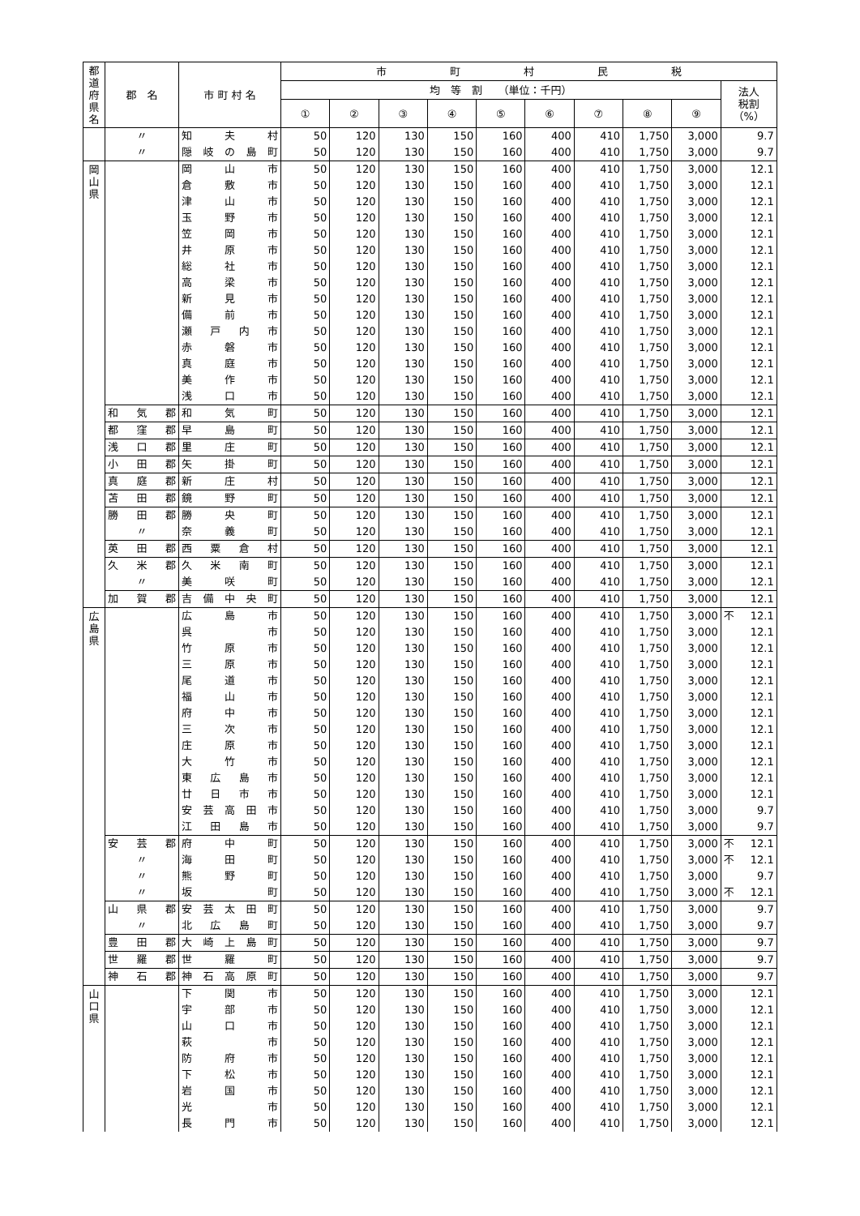| 都 道 府 県 名 | 郡 名 | 市 町 村 名 | 市 町 村 民 税 | | | | | | | | | |
| --- | --- | --- | --- | --- | --- | --- | --- | --- | --- | --- | --- | --- |
| | | | 均 等 割 （単位：千円） | | | | | | | | | 法人 税割 （%） |
| | | | ① | ② | ③ | ④ | ⑤ | ⑥ | ⑦ | ⑧ | ⑨ | |
| | 〃 | 知夫村 | 50 | 120 | 130 | 150 | 160 | 400 | 410 | 1,750 | 3,000 | 9.7 |
| | 〃 | 隠岐の島町 | 50 | 120 | 130 | 150 | 160 | 400 | 410 | 1,750 | 3,000 | 9.7 |
| 岡 山 県 | | 岡山市 | 50 | 120 | 130 | 150 | 160 | 400 | 410 | 1,750 | 3,000 | 12.1 |
| | | 倉敷市 | 50 | 120 | 130 | 150 | 160 | 400 | 410 | 1,750 | 3,000 | 12.1 |
| | | 津山市 | 50 | 120 | 130 | 150 | 160 | 400 | 410 | 1,750 | 3,000 | 12.1 |
| | | 玉野市 | 50 | 120 | 130 | 150 | 160 | 400 | 410 | 1,750 | 3,000 | 12.1 |
| | | 笠岡市 | 50 | 120 | 130 | 150 | 160 | 400 | 410 | 1,750 | 3,000 | 12.1 |
| | | 井原市 | 50 | 120 | 130 | 150 | 160 | 400 | 410 | 1,750 | 3,000 | 12.1 |
| | | 総社市 | 50 | 120 | 130 | 150 | 160 | 400 | 410 | 1,750 | 3,000 | 12.1 |
| | | 高梁市 | 50 | 120 | 130 | 150 | 160 | 400 | 410 | 1,750 | 3,000 | 12.1 |
| | | 新見市 | 50 | 120 | 130 | 150 | 160 | 400 | 410 | 1,750 | 3,000 | 12.1 |
| | | 備前市 | 50 | 120 | 130 | 150 | 160 | 400 | 410 | 1,750 | 3,000 | 12.1 |
| | | 瀬戸内市 | 50 | 120 | 130 | 150 | 160 | 400 | 410 | 1,750 | 3,000 | 12.1 |
| | | 赤磐市 | 50 | 120 | 130 | 150 | 160 | 400 | 410 | 1,750 | 3,000 | 12.1 |
| | | 真庭市 | 50 | 120 | 130 | 150 | 160 | 400 | 410 | 1,750 | 3,000 | 12.1 |
| | | 美作市 | 50 | 120 | 130 | 150 | 160 | 400 | 410 | 1,750 | 3,000 | 12.1 |
| | | 浅口市 | 50 | 120 | 130 | 150 | 160 | 400 | 410 | 1,750 | 3,000 | 12.1 |
| | 和気郡 | 和気町 | 50 | 120 | 130 | 150 | 160 | 400 | 410 | 1,750 | 3,000 | 12.1 |
| | 都窪郡 | 早島町 | 50 | 120 | 130 | 150 | 160 | 400 | 410 | 1,750 | 3,000 | 12.1 |
| | 浅口郡 | 里庄町 | 50 | 120 | 130 | 150 | 160 | 400 | 410 | 1,750 | 3,000 | 12.1 |
| | 小田郡 | 矢掛町 | 50 | 120 | 130 | 150 | 160 | 400 | 410 | 1,750 | 3,000 | 12.1 |
| | 真庭郡 | 新庄村 | 50 | 120 | 130 | 150 | 160 | 400 | 410 | 1,750 | 3,000 | 12.1 |
| | 苫田郡 | 鏡野町 | 50 | 120 | 130 | 150 | 160 | 400 | 410 | 1,750 | 3,000 | 12.1 |
| | 勝田郡 | 勝央町 | 50 | 120 | 130 | 150 | 160 | 400 | 410 | 1,750 | 3,000 | 12.1 |
| | 〃 | 奈義町 | 50 | 120 | 130 | 150 | 160 | 400 | 410 | 1,750 | 3,000 | 12.1 |
| | 英田郡 | 西粟倉村 | 50 | 120 | 130 | 150 | 160 | 400 | 410 | 1,750 | 3,000 | 12.1 |
| | 久米郡 | 久米南町 | 50 | 120 | 130 | 150 | 160 | 400 | 410 | 1,750 | 3,000 | 12.1 |
| | 〃 | 美咲町 | 50 | 120 | 130 | 150 | 160 | 400 | 410 | 1,750 | 3,000 | 12.1 |
| | 加賀郡 | 吉備中央町 | 50 | 120 | 130 | 150 | 160 | 400 | 410 | 1,750 | 3,000 | 12.1 |
| 広 島 県 | | 広島市 | 50 | 120 | 130 | 150 | 160 | 400 | 410 | 1,750 | 3,000 | 不 12.1 |
| | | 呉 市 | 50 | 120 | 130 | 150 | 160 | 400 | 410 | 1,750 | 3,000 | 12.1 |
| | | 竹原市 | 50 | 120 | 130 | 150 | 160 | 400 | 410 | 1,750 | 3,000 | 12.1 |
| | | 三原市 | 50 | 120 | 130 | 150 | 160 | 400 | 410 | 1,750 | 3,000 | 12.1 |
| | | 尾道市 | 50 | 120 | 130 | 150 | 160 | 400 | 410 | 1,750 | 3,000 | 12.1 |
| | | 福山市 | 50 | 120 | 130 | 150 | 160 | 400 | 410 | 1,750 | 3,000 | 12.1 |
| | | 府中市 | 50 | 120 | 130 | 150 | 160 | 400 | 410 | 1,750 | 3,000 | 12.1 |
| | | 三次市 | 50 | 120 | 130 | 150 | 160 | 400 | 410 | 1,750 | 3,000 | 12.1 |
| | | 庄原市 | 50 | 120 | 130 | 150 | 160 | 400 | 410 | 1,750 | 3,000 | 12.1 |
| | | 大竹市 | 50 | 120 | 130 | 150 | 160 | 400 | 410 | 1,750 | 3,000 | 12.1 |
| | | 東広島市 | 50 | 120 | 130 | 150 | 160 | 400 | 410 | 1,750 | 3,000 | 12.1 |
| | | 廿日市市 | 50 | 120 | 130 | 150 | 160 | 400 | 410 | 1,750 | 3,000 | 12.1 |
| | | 安芸高田市 | 50 | 120 | 130 | 150 | 160 | 400 | 410 | 1,750 | 3,000 | 9.7 |
| | | 江田島市 | 50 | 120 | 130 | 150 | 160 | 400 | 410 | 1,750 | 3,000 | 9.7 |
| | 安芸郡 | 府中町 | 50 | 120 | 130 | 150 | 160 | 400 | 410 | 1,750 | 3,000 | 不 12.1 |
| | 〃 | 海田町 | 50 | 120 | 130 | 150 | 160 | 400 | 410 | 1,750 | 3,000 | 不 12.1 |
| | 〃 | 熊野町 | 50 | 120 | 130 | 150 | 160 | 400 | 410 | 1,750 | 3,000 | 9.7 |
| | 〃 | 坂 町 | 50 | 120 | 130 | 150 | 160 | 400 | 410 | 1,750 | 3,000 | 不 12.1 |
| | 山県郡 | 安芸太田町 | 50 | 120 | 130 | 150 | 160 | 400 | 410 | 1,750 | 3,000 | 9.7 |
| | 〃 | 北広島町 | 50 | 120 | 130 | 150 | 160 | 400 | 410 | 1,750 | 3,000 | 9.7 |
| | 豊田郡 | 大崎上島町 | 50 | 120 | 130 | 150 | 160 | 400 | 410 | 1,750 | 3,000 | 9.7 |
| | 世羅郡 | 世羅町 | 50 | 120 | 130 | 150 | 160 | 400 | 410 | 1,750 | 3,000 | 9.7 |
| | 神石郡 | 神石高原町 | 50 | 120 | 130 | 150 | 160 | 400 | 410 | 1,750 | 3,000 | 9.7 |
| 山 口 県 | | 下関市 | 50 | 120 | 130 | 150 | 160 | 400 | 410 | 1,750 | 3,000 | 12.1 |
| | | 宇部市 | 50 | 120 | 130 | 150 | 160 | 400 | 410 | 1,750 | 3,000 | 12.1 |
| | | 山口市 | 50 | 120 | 130 | 150 | 160 | 400 | 410 | 1,750 | 3,000 | 12.1 |
| | | 萩 市 | 50 | 120 | 130 | 150 | 160 | 400 | 410 | 1,750 | 3,000 | 12.1 |
| | | 防府市 | 50 | 120 | 130 | 150 | 160 | 400 | 410 | 1,750 | 3,000 | 12.1 |
| | | 下松市 | 50 | 120 | 130 | 150 | 160 | 400 | 410 | 1,750 | 3,000 | 12.1 |
| | | 岩国市 | 50 | 120 | 130 | 150 | 160 | 400 | 410 | 1,750 | 3,000 | 12.1 |
| | | 光 市 | 50 | 120 | 130 | 150 | 160 | 400 | 410 | 1,750 | 3,000 | 12.1 |
| | | 長門市 | 50 | 120 | 130 | 150 | 160 | 400 | 410 | 1,750 | 3,000 | 12.1 |